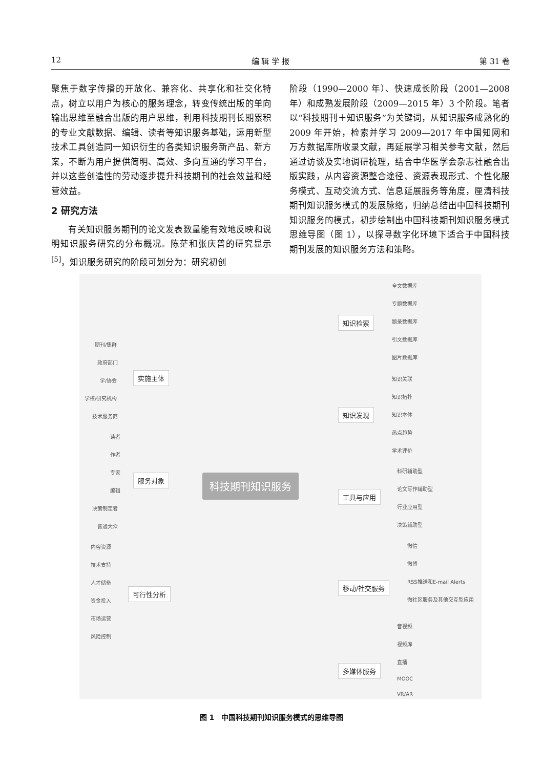12 编 辑 学 报 第 31 卷
聚焦于数字传播的开放化、兼容化、共享化和社交化特点，树立以用户为核心的服务理念，转变传统出版的单向输出思维至融合出版的用户思维，利用科技期刊长期累积的专业文献数据、编辑、读者等知识服务基础，运用新型技术工具创造同一知识衍生的各类知识服务新产品、新方案，不断为用户提供简明、高效、多向互通的学习平台，并以这些创造性的劳动逐步提升科技期刊的社会效益和经营效益。
2 研究方法
  有关知识服务期刊的论文发表数量能有效地反映和说明知识服务研究的分布概况。陈茫和张庆普的研究显示<sup>[5]</sup>，知识服务研究的阶段可划分为：研究初创
阶段（1990—2000 年）、快速成长阶段（2001—2008 年）和成熟发展阶段（2009—2015 年）3 个阶段。笔者以“科技期刊＋知识服务”为关键词，从知识服务成熟化的 2009 年开始，检索并学习 2009—2017 年中国知网和万方数据库所收录文献，再延展学习相关参考文献，然后通过访谈及实地调研梳理，结合中华医学会杂志社融合出版实践，从内容资源整合途径、资源表现形式、个性化服务模式、互动交流方式、信息延展服务等角度，厘清科技期刊知识服务模式的发展脉络，归纳总结出中国科技期刊知识服务的模式，初步绘制出中国科技期刊知识服务模式思维导图（图 1），以探寻数字化环境下适合于中国科技期刊发展的知识服务方法和策略。
科技期刊知识服务
实施主体
期刊/集群
政府部门
学/协会
学校/研究机构
技术服务商
服务对象
读者
作者
专家
编辑
决策制定者
普通大众
可行性分析
内容资源
技术支持
人才储备
资金投入
市场运营
风险控制
知识检索
全文数据库
专题数据库
题录数据库
引文数据库
图片数据库
知识发现
知识关联
知识拓扑
知识本体
热点趋势
学术评价
工具与应用
科研辅助型
论文写作辅助型
行业应用型
决策辅助型
移动/社交服务
微信
微博
RSS推送和E-mail Alerts
微社区服务及其他交互型应用
多媒体服务
音视频
视频库
直播
MOOC
VR/AR
图 1 中国科技期刊知识服务模式的思维导图